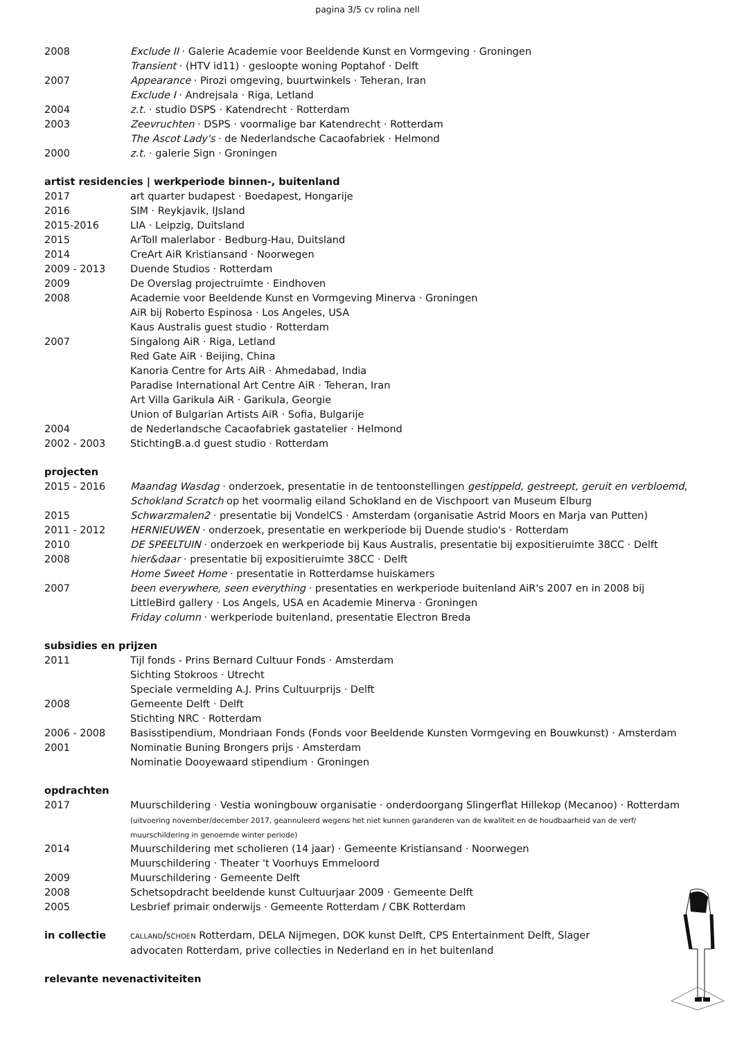pagina 3/5 cv rolina nell
2008 Exclude II · Galerie Academie voor Beeldende Kunst en Vormgeving · Groningen
Transient · (HTV id11) · gesloopte woning Poptahof · Delft
2007 Appearance · Pirozi omgeving, buurtwinkels · Teheran, Iran
Exclude I · Andrejsala · Riga, Letland
2004 z.t. · studio DSPS · Katendrecht · Rotterdam
2003 Zeevruchten · DSPS · voormalige bar Katendrecht · Rotterdam
The Ascot Lady's · de Nederlandsche Cacaofabriek · Helmond
2000 z.t. · galerie Sign · Groningen
artist residencies | werkperiode binnen-, buitenland
2017 art quarter budapest · Boedapest, Hongarije
2016 SIM · Reykjavik, IJsland
2015-2016 LIA · Leipzig, Duitsland
2015 ArToll malerlabor · Bedburg-Hau, Duitsland
2014 CreArt AiR Kristiansand · Noorwegen
2009 - 2013 Duende Studios · Rotterdam
2009 De Overslag projectruimte · Eindhoven
2008 Academie voor Beeldende Kunst en Vormgeving Minerva · Groningen
AiR bij Roberto Espinosa · Los Angeles, USA
Kaus Australis guest studio · Rotterdam
2007 Singalong AiR · Riga, Letland
Red Gate AiR · Beijing, China
Kanoria Centre for Arts AiR · Ahmedabad, India
Paradise International Art Centre AiR · Teheran, Iran
Art Villa Garikula AiR · Garikula, Georgie
Union of Bulgarian Artists AiR · Sofia, Bulgarije
2004 de Nederlandsche Cacaofabriek gastatelier · Helmond
2002 - 2003 StichtingB.a.d guest studio · Rotterdam
projecten
2015 - 2016 Maandag Wasdag · onderzoek, presentatie in de tentoonstellingen gestippeld, gestreept, geruit en verbloemd, Schokland Scratch op het voormalig eiland Schokland en de Vischpoort van Museum Elburg
2015 Schwarzmalen2 · presentatie bij VondelCS · Amsterdam (organisatie Astrid Moors en Marja van Putten)
2011 - 2012 HERNIEUWEN · onderzoek, presentatie en werkperiode bij Duende studio's · Rotterdam
2010 DE SPEELTUIN · onderzoek en werkperiode bij Kaus Australis, presentatie bij expositieruimte 38CC · Delft
2008 hier&daar · presentatie bij expositieruimte 38CC · Delft
Home Sweet Home · presentatie in Rotterdamse huiskamers
2007 been everywhere, seen everything · presentaties en werkperiode buitenland AiR's 2007 en in 2008 bij LittleBird gallery · Los Angels, USA en Academie Minerva · Groningen
Friday column · werkperiode buitenland, presentatie Electron Breda
subsidies en prijzen
2011 Tijl fonds - Prins Bernard Cultuur Fonds · Amsterdam
Sichting Stokroos · Utrecht
Speciale vermelding A.J. Prins Cultuurprijs · Delft
2008 Gemeente Delft · Delft
Stichting NRC · Rotterdam
2006 - 2008 Basisstipendium, Mondriaan Fonds (Fonds voor Beeldende Kunsten Vormgeving en Bouwkunst) · Amsterdam
2001 Nominatie Buning Brongers prijs · Amsterdam
Nominatie Dooyewaard stipendium · Groningen
opdrachten
2017 Muurschildering · Vestia woningbouw organisatie · onderdoorgang Slingerflat Hillekop (Mecanoo) · Rotterdam
(uitvoering november/december 2017, geannuleerd wegens het niet kunnen garanderen van de kwaliteit en de houdbaarheid van de verf/ muurschildering in genoemde winter periode)
2014 Muurschildering met scholieren (14 jaar) · Gemeente Kristiansand · Noorwegen
Muurschildering · Theater 't Voorhuys Emmeloord
2009 Muurschildering · Gemeente Delft
2008 Schetsopdracht beeldende kunst Cultuurjaar 2009 · Gemeente Delft
2005 Lesbrief primair onderwijs · Gemeente Rotterdam / CBK Rotterdam
in collectie
CALLAND/SCHOEN Rotterdam, DELA Nijmegen, DOK kunst Delft, CPS Entertainment Delft, Slager advocaten Rotterdam, prive collecties in Nederland en in het buitenland
relevante nevenactiviteiten